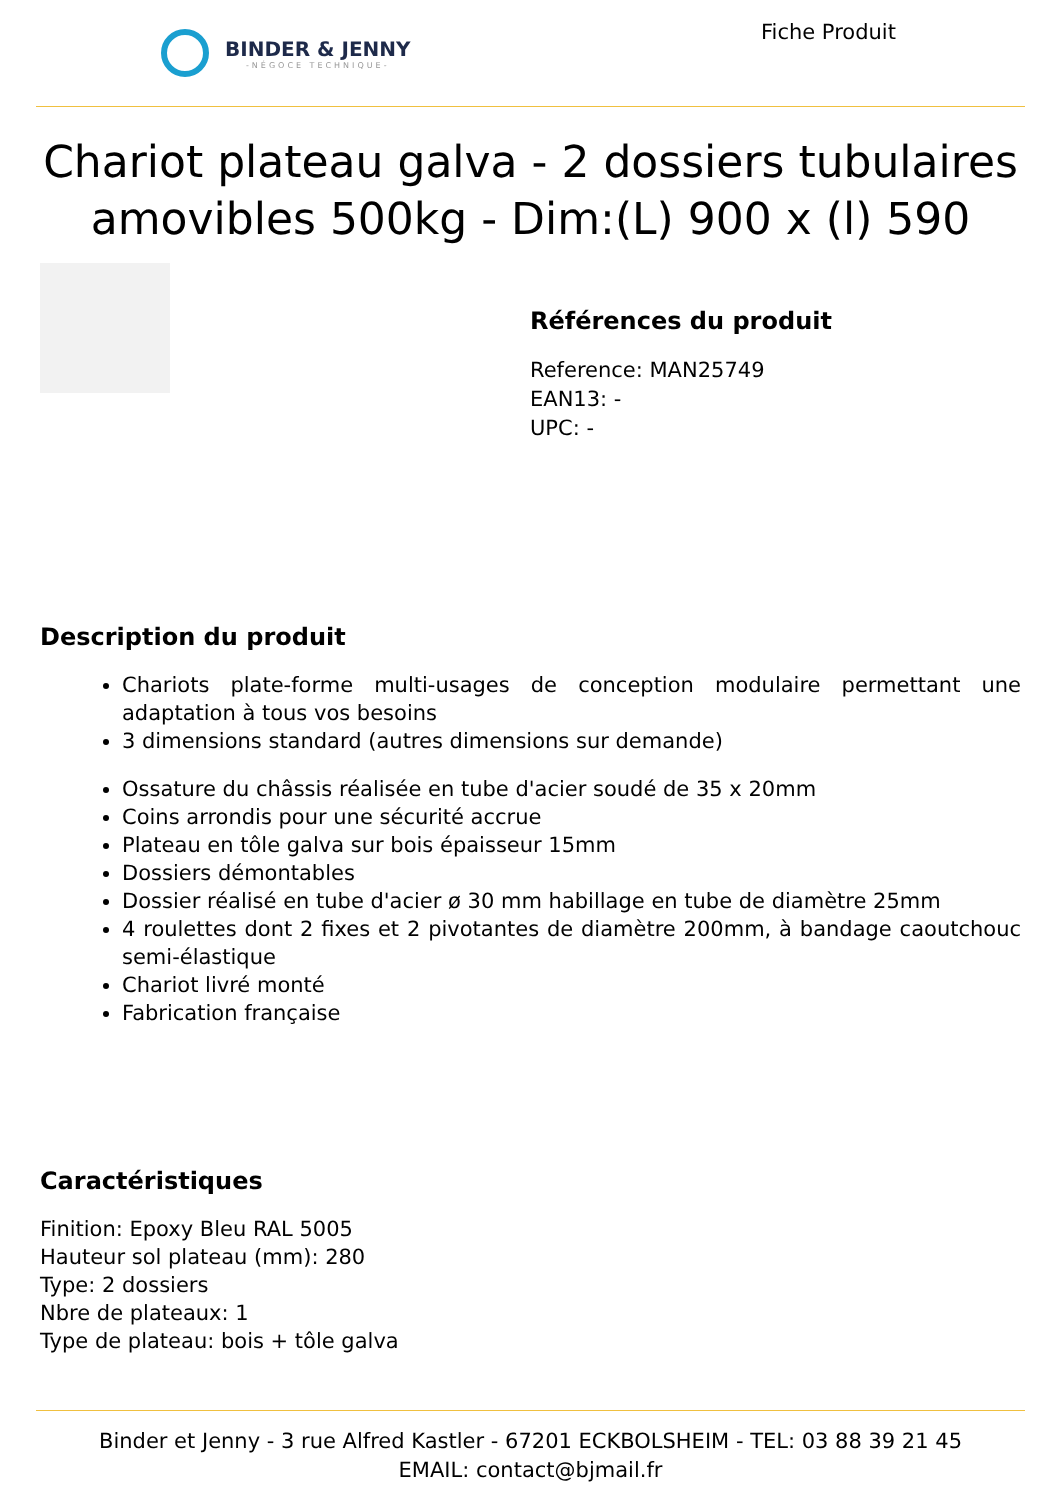BINDER & JENNY
-NÉGOCE TECHNIQUE-
Fiche Produit
Chariot plateau galva - 2 dossiers tubulaires amovibles 500kg - Dim:(L) 900 x (l) 590
Références du produit
Reference: MAN25749
EAN13: -
UPC: -
Description du produit
Chariots plate-forme multi-usages de conception modulaire permettant une adaptation à tous vos besoins
3 dimensions standard (autres dimensions sur demande)
Ossature du châssis réalisée en tube d'acier soudé de 35 x 20mm
Coins arrondis pour une sécurité accrue
Plateau en tôle galva sur bois épaisseur 15mm
Dossiers démontables
Dossier réalisé en tube d'acier ø 30 mm habillage en tube de diamètre 25mm
4 roulettes dont 2 fixes et 2 pivotantes de diamètre 200mm, à bandage caoutchouc semi-élastique
Chariot livré monté
Fabrication française
Caractéristiques
Finition: Epoxy Bleu RAL 5005
Hauteur sol plateau (mm): 280
Type: 2 dossiers
Nbre de plateaux: 1
Type de plateau: bois + tôle galva
Binder et Jenny - 3 rue Alfred Kastler - 67201 ECKBOLSHEIM - TEL: 03 88 39 21 45
EMAIL: contact@bjmail.fr